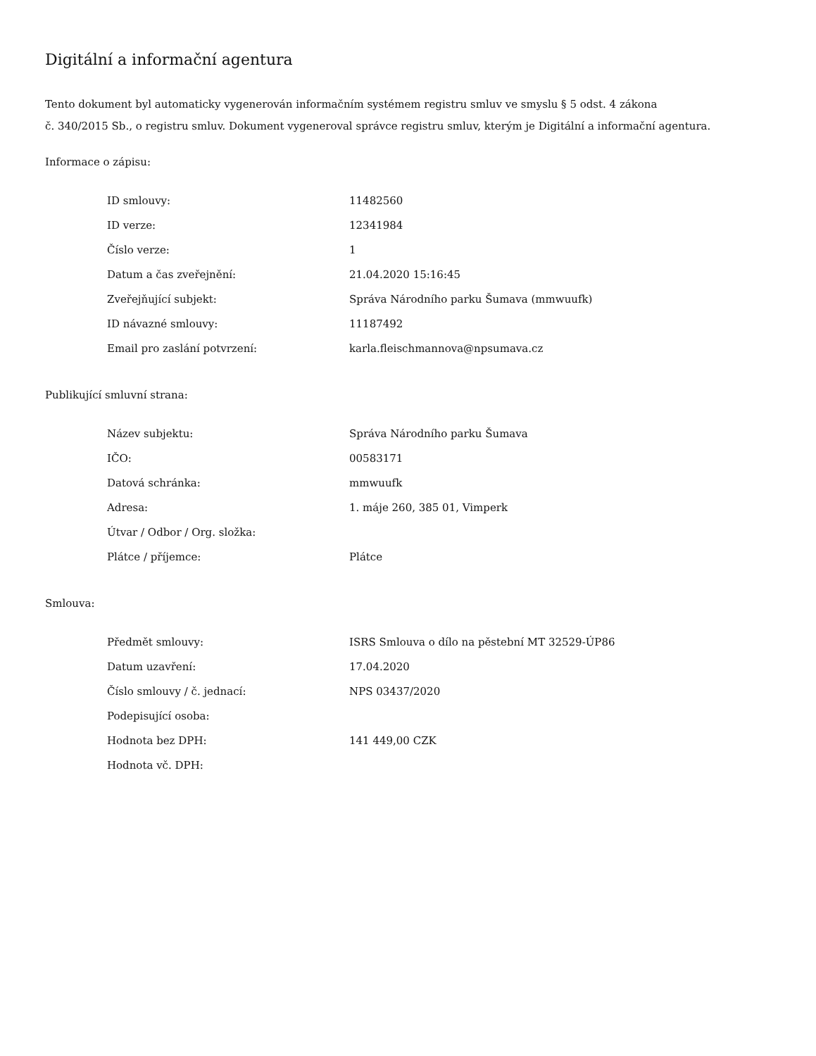Digitální a informační agentura
Tento dokument byl automaticky vygenerován informačním systémem registru smluv ve smyslu § 5 odst. 4 zákona
č. 340/2015 Sb., o registru smluv. Dokument vygeneroval správce registru smluv, kterým je Digitální a informační agentura.
Informace o zápisu:
| ID smlouvy: | 11482560 |
| ID verze: | 12341984 |
| Číslo verze: | 1 |
| Datum a čas zveřejnění: | 21.04.2020 15:16:45 |
| Zveřejňující subjekt: | Správa Národního parku Šumava (mmwuufk) |
| ID návazné smlouvy: | 11187492 |
| Email pro zaslání potvrzení: | karla.fleischmannova@npsumava.cz |
Publikující smluvní strana:
| Název subjektu: | Správa Národního parku Šumava |
| IČO: | 00583171 |
| Datová schránka: | mmwuufk |
| Adresa: | 1. máje 260, 385 01, Vimperk |
| Útvar / Odbor / Org. složka: | |
| Plátce / příjemce: | Plátce |
Smlouva:
| Předmět smlouvy: | ISRS Smlouva o dílo na pěstební MT 32529-ÚP86 |
| Datum uzavření: | 17.04.2020 |
| Číslo smlouvy / č. jednací: | NPS 03437/2020 |
| Podepisující osoba: | |
| Hodnota bez DPH: | 141 449,00 CZK |
| Hodnota vč. DPH: | |